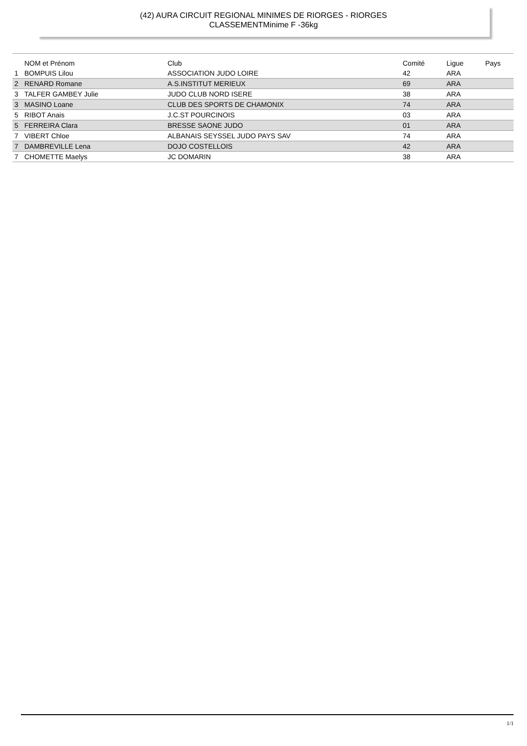(42) AURA CIRCUIT REGIONAL MINIMES DE RIORGES - RIORGES
CLASSEMENTMinime F -36kg
| | NOM et Prénom | Club | Comité | Ligue | Pays |
| --- | --- | --- | --- | --- | --- |
| 1 | BOMPUIS Lilou | ASSOCIATION JUDO LOIRE | 42 | ARA | |
| 2 | RENARD Romane | A.S.INSTITUT MERIEUX | 69 | ARA | |
| 3 | TALFER GAMBEY Julie | JUDO CLUB NORD ISERE | 38 | ARA | |
| 3 | MASINO Loane | CLUB DES SPORTS DE CHAMONIX | 74 | ARA | |
| 5 | RIBOT Anais | J.C.ST POURCINOIS | 03 | ARA | |
| 5 | FERREIRA Clara | BRESSE SAONE JUDO | 01 | ARA | |
| 7 | VIBERT Chloe | ALBANAIS SEYSSEL JUDO PAYS SAV | 74 | ARA | |
| 7 | DAMBREVILLE Lena | DOJO COSTELLOIS | 42 | ARA | |
| 7 | CHOMETTE Maelys | JC DOMARIN | 38 | ARA | |
1/1